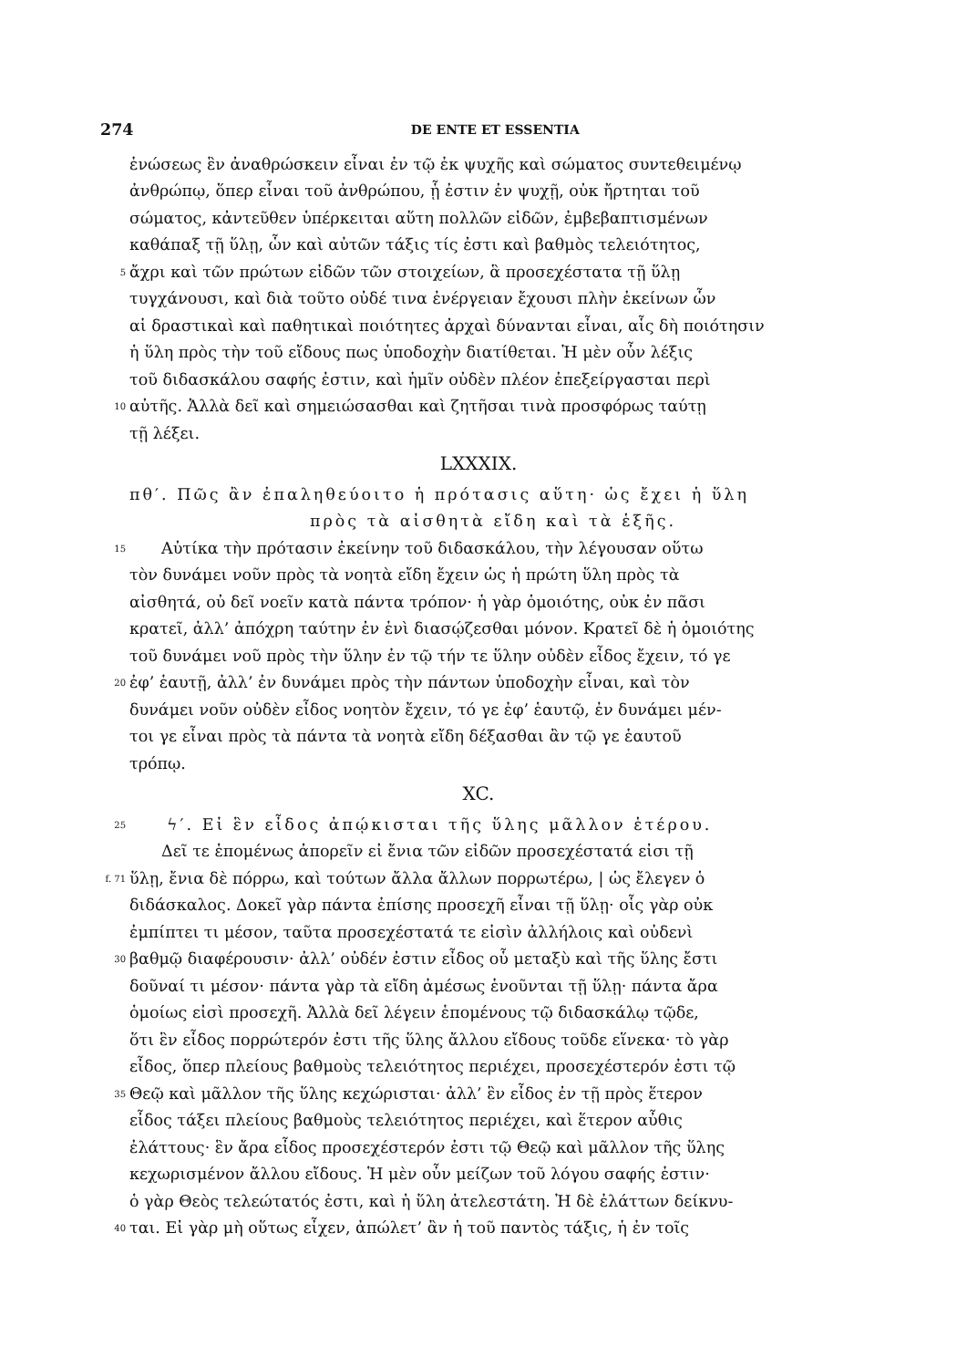274 DE ENTE ET ESSENTIA
ἑνώσεως ἓν ἀναθρώσκειν εἶναι ἐν τῷ ἐκ ψυχῆς καὶ σώματος συντεθειμένῳ
ἀνθρώπῳ, ὅπερ εἶναι τοῦ ἀνθρώπου, ᾗ ἐστιν ἐν ψυχῇ, οὐκ ἤρτηται τοῦ
σώματος, κἀντεῦθεν ὑπέρκειται αὕτη πολλῶν εἰδῶν, ἐμβεβαπτισμένων
καθάπαξ τῇ ὕλῃ, ὧν καὶ αὐτῶν τάξις τίς ἐστι καὶ βαθμὸς τελειότητος,
5 ἄχρι καὶ τῶν πρώτων εἰδῶν τῶν στοιχείων, ἃ προσεχέστατα τῇ ὕλῃ
τυγχάνουσι, καὶ διὰ τοῦτο οὐδέ τινα ἐνέργειαν ἔχουσι πλὴν ἐκείνων ὧν
αἱ δραστικαὶ καὶ παθητικαὶ ποιότητες ἀρχαὶ δύνανται εἶναι, αἷς δὴ ποιότησιν
ἡ ὕλη πρὸς τὴν τοῦ εἴδους πως ὑποδοχὴν διατίθεται. Ἡ μὲν οὖν λέξις
τοῦ διδασκάλου σαφής ἐστιν, καὶ ἡμῖν οὐδὲν πλέον ἐπεξείργασται περὶ
10 αὐτῆς. Ἀλλὰ δεῖ καὶ σημειώσασθαι καὶ ζητῆσαι τινὰ προσφόρως ταύτῃ
τῇ λέξει.
LXXXIX.
πθ′. Πῶς ἂν ἐπαληθεύοιτο ἡ πρότασις αὕτη· ὡς ἔχει ἡ ὕλη
πρὸς τὰ αἰσθητὰ εἴδη καὶ τὰ ἑξῆς.
15  Αὐτίκα τὴν πρότασιν ἐκείνην τοῦ διδασκάλου, τὴν λέγουσαν οὕτω
τὸν δυνάμει νοῦν πρὸς τὰ νοητὰ εἴδη ἔχειν ὡς ἡ πρώτη ὕλη πρὸς τὰ
αἰσθητά, οὐ δεῖ νοεῖν κατὰ πάντα τρόπον· ἡ γὰρ ὁμοιότης, οὐκ ἐν πᾶσι
κρατεῖ, ἀλλ’ ἀπόχρη ταύτην ἐν ἑνὶ διασῴζεσθαι μόνον. Κρατεῖ δὲ ἡ ὁμοιότης
τοῦ δυνάμει νοῦ πρὸς τὴν ὕλην ἐν τῷ τήν τε ὕλην οὐδὲν εἶδος ἔχειν, τό γε
20 ἐφ’ ἑαυτῇ, ἀλλ’ ἐν δυνάμει πρὸς τὴν πάντων ὑποδοχὴν εἶναι, καὶ τὸν
δυνάμει νοῦν οὐδὲν εἶδος νοητὸν ἔχειν, τό γε ἐφ’ ἑαυτῷ, ἐν δυνάμει μέν-
τοι γε εἶναι πρὸς τὰ πάντα τὰ νοητὰ εἴδη δέξασθαι ἂν τῷ γε ἑαυτοῦ
τρόπῳ.
XC.
25  ϟ′. Εἰ ἓν εἶδος ἀπῴκισται τῆς ὕλης μᾶλλον ἑτέρου.
  Δεῖ τε ἑπομένως ἀπορεῖν εἰ ἔνια τῶν εἰδῶν προσεχέστατά εἰσι τῇ
f. 71 ὕλῃ, ἔνια δὲ πόρρω, καὶ τούτων ἄλλα ἄλλων πορρωτέρω, | ὡς ἔλεγεν ὁ
διδάσκαλος. Δοκεῖ γὰρ πάντα ἐπίσης προσεχῆ εἶναι τῇ ὕλῃ· οἷς γὰρ οὐκ
ἐμπίπτει τι μέσον, ταῦτα προσεχέστατά τε εἰσὶν ἀλλήλοις καὶ οὐδενὶ
30 βαθμῷ διαφέρουσιν· ἀλλ’ οὐδέν ἐστιν εἶδος οὗ μεταξὺ καὶ τῆς ὕλης ἔστι
δοῦναί τι μέσον· πάντα γὰρ τὰ εἴδη ἀμέσως ἑνοῦνται τῇ ὕλῃ· πάντα ἄρα
ὁμοίως εἰσὶ προσεχῆ. Ἀλλὰ δεῖ λέγειν ἑπομένους τῷ διδασκάλῳ τῷδε,
ὅτι ἓν εἶδος πορρώτερόν ἐστι τῆς ὕλης ἄλλου εἴδους τοῦδε εἵνεκα· τὸ γὰρ
εἶδος, ὅπερ πλείους βαθμοὺς τελειότητος περιέχει, προσεχέστερόν ἐστι τῷ
35 Θεῷ καὶ μᾶλλον τῆς ὕλης κεχώρισται· ἀλλ’ ἓν εἶδος ἐν τῇ πρὸς ἕτερον
εἶδος τάξει πλείους βαθμοὺς τελειότητος περιέχει, καὶ ἕτερον αὖθις
ἐλάττους· ἓν ἄρα εἶδος προσεχέστερόν ἐστι τῷ Θεῷ καὶ μᾶλλον τῆς ὕλης
κεχωρισμένον ἄλλου εἴδους. Ἡ μὲν οὖν μείζων τοῦ λόγου σαφής ἐστιν·
ὁ γὰρ Θεὸς τελεώτατός ἐστι, καὶ ἡ ὕλη ἀτελεστάτη. Ἡ δὲ ἐλάττων δείκνυ-
40 ται. Εἰ γὰρ μὴ οὕτως εἶχεν, ἀπώλετ’ ἂν ἡ τοῦ παντὸς τάξις, ἡ ἐν τοῖς